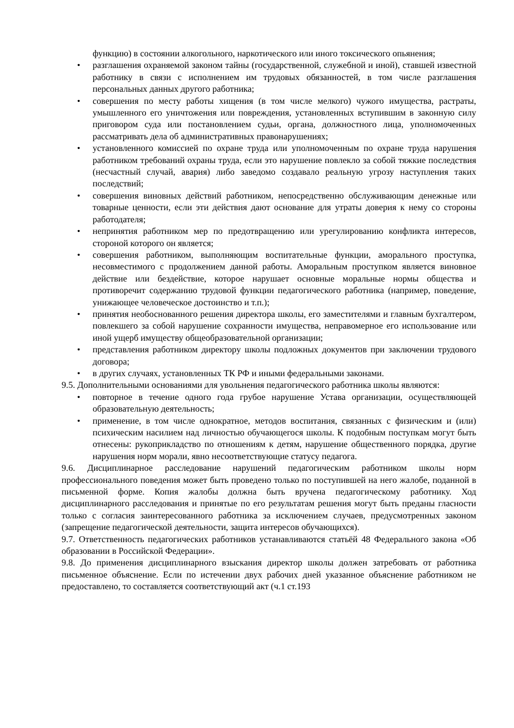функцию) в состоянии алкогольного, наркотического или иного токсического опьянения;
• разглашения охраняемой законом тайны (государственной, служебной и иной), ставшей известной работнику в связи с исполнением им трудовых обязанностей, в том числе разглашения персональных данных другого работника;
• совершения по месту работы хищения (в том числе мелкого) чужого имущества, растраты, умышленного его уничтожения или повреждения, установленных вступившим в законную силу приговором суда или постановлением судьи, органа, должностного лица, уполномоченных рассматривать дела об административных правонарушениях;
• установленного комиссией по охране труда или уполномоченным по охране труда нарушения работником требований охраны труда, если это нарушение повлекло за собой тяжкие последствия (несчастный случай, авария) либо заведомо создавало реальную угрозу наступления таких последствий;
• совершения виновных действий работником, непосредственно обслуживающим денежные или товарные ценности, если эти действия дают основание для утраты доверия к нему со стороны работодателя;
• непринятия работником мер по предотвращению или урегулированию конфликта интересов, стороной которого он является;
• совершения работником, выполняющим воспитательные функции, аморального проступка, несовместимого с продолжением данной работы. Аморальным проступком является виновное действие или бездействие, которое нарушает основные моральные нормы общества и противоречит содержанию трудовой функции педагогического работника (например, поведение, унижающее человеческое достоинство и т.п.);
• принятия необоснованного решения директора школы, его заместителями и главным бухгалтером, повлекшего за собой нарушение сохранности имущества, неправомерное его использование или иной ущерб имуществу общеобразовательной организации;
• представления работником директору школы подложных документов при заключении трудового договора;
• в других случаях, установленных ТК РФ и иными федеральными законами.
9.5. Дополнительными основаниями для увольнения педагогического работника школы являются:
• повторное в течение одного года грубое нарушение Устава организации, осуществляющей образовательную деятельность;
• применение, в том числе однократное, методов воспитания, связанных с физическим и (или) психическим насилием над личностью обучающегося школы. К подобным поступкам могут быть отнесены: рукоприкладство по отношениям к детям, нарушение общественного порядка, другие нарушения норм морали, явно несоответствующие статусу педагога.
9.6. Дисциплинарное расследование нарушений педагогическим работником школы норм профессионального поведения может быть проведено только по поступившей на него жалобе, поданной в письменной форме. Копия жалобы должна быть вручена педагогическому работнику. Ход дисциплинарного расследования и принятые по его результатам решения могут быть преданы гласности только с согласия заинтересованного работника за исключением случаев, предусмотренных законом (запрещение педагогической деятельности, защита интересов обучающихся).
9.7. Ответственность педагогических работников устанавливаются статьёй 48 Федерального закона «Об образовании в Российской Федерации».
9.8. До применения дисциплинарного взыскания директор школы должен затребовать от работника письменное объяснение. Если по истечении двух рабочих дней указанное объяснение работником не предоставлено, то составляется соответствующий акт (ч.1 ст.193